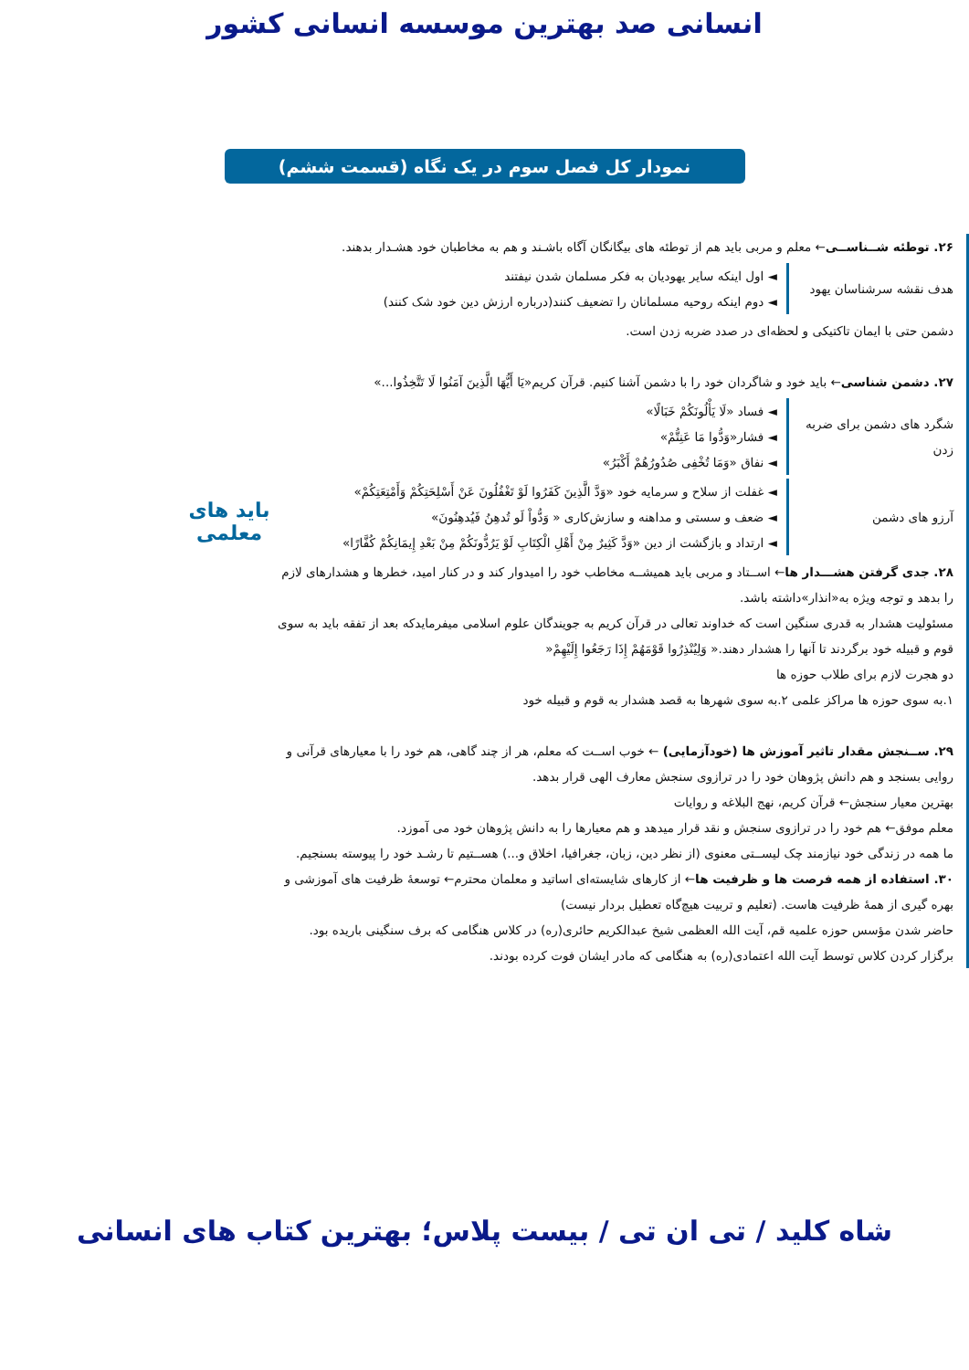انسانی صد بهترین موسسه انسانی کشور
نمودار کل فصل سوم در یک نگاه (قسمت ششم)
۲۶. توطئه شــناســی← معلم و مربی باید هم از توطئه های بیگانگان آگاه باشـند و هم به مخاطبان خود هشـدار بدهند.
هدف نقشه سرشناسان یهود
◄ اول اینکه سایر یهودیان به فکر مسلمان شدن نیفتند
◄ دوم اینکه روحیه مسلمانان را تضعیف کنند(درباره ارزش دین خود شک کنند)
دشمن حتی با ایمان تاکتیکی و لحظه‌ای در صدد ضربه زدن است.
۲۷. دشمن شناسی← باید خود و شاگردان خود را با دشمن آشنا کنیم. قرآن کریم«یَا أَیُّهَا الَّذِینَ آمَنُوا لَا تَتَّخِذُوا...»
شگرد های دشمن برای ضربه زدن
◄ فساد «لَا یَأْلُونَکُمْ خَبَالًا»
◄ فشار«وَدُّوا مَا عَنِتُّمْ»
◄ نفاق «وَمَا تُخْفِی صُدُورُهُمْ أَکْبَرُ»
آرزو های دشمن
◄ غفلت از سلاح و سرمایه خود «وَدَّ الَّذِینَ کَفَرُوا لَوْ تَغْفُلُونَ عَنْ أَسْلِحَتِکُمْ وَأَمْتِعَتِکُمْ»
◄ ضعف و سستی و مداهنه و سازش‌کاری « وَدُّواْ لَو تُدهِنُ فَیُدهِنُونَ»
◄ ارتداد و بازگشت از دین «وَدَّ کَثِیرٌ مِنْ أَهْلِ الْکِتَابِ لَوْ یَرُدُّونَکُمْ مِنْ بَعْدِ إِیمَانِکُمْ کُفَّارًا»
۲۸. جدی گرفتن هشـــدار ها← اســتاد و مربی باید همیشــه مخاطب خود را امیدوار کند و در کنار امید، خطرها و هشدارهای لازم را بدهد و توجه ویژه به«انذار»داشته باشد.
مسئولیت هشدار به قدری سنگین است که خداوند تعالی در قرآن کریم به جویندگان علوم اسلامی میفرمایدکه بعد از تفقه باید به سوی قوم و قبیله خود برگردند تا آنها را هشدار دهند.« وَلِیُنْذِرُوا قَوْمَهُمْ إِذَا رَجَعُوا إِلَیْهِمْ«
دو هجرت لازم برای طلاب حوزه ها
۱.به سوی حوزه ها مراکز علمی ۲.به سوی شهرها به قصد هشدار به قوم و قبیله خود
۲۹. ســنجش مقدار تاثیر آموزش ها (خودآزمایی) ← خوب اســت که معلم، هر از چند گاهی، هم خود را با معیارهای قرآنی و روایی بسنجد و هم دانش پژوهان خود را در ترازوی سنجش معارف الهی قرار بدهد.
بهترین معیار سنجش← قرآن کریم، نهج البلاغه و روایات
معلم موفق← هم خود را در ترازوی سنجش و نقد قرار میدهد و هم معیارها را به دانش پژوهان خود می آموزد.
ما همه در زندگی خود نیازمند چک لیســتی معنوی (از نظر دین، زبان، جغرافیا، اخلاق و...) هســتیم تا رشـد خود را پیوسته بسنجیم.
۳۰. استفاده از همه فرصت ها و ظرفیت ها← از کارهای شایسته‌ای اساتید و معلمان محترم← توسعهٔ ظرفیت های آموزشی و بهره گیری از همهٔ ظرفیت هاست. (تعلیم و تربیت هیچ‌گاه تعطیل بردار نیست)
حاضر شدن مؤسس حوزه علمیه قم، آیت الله العظمی شیخ عبدالکریم حائری(ره) در کلاس هنگامی که برف سنگینی باریده بود.
برگزار کردن کلاس توسط آیت الله اعتمادی(ره) به هنگامی که مادر ایشان فوت کرده بودند.
باید های
معلمی
شاه کلید / تی ان تی / بیست پلاس؛ بهترین کتاب های انسانی